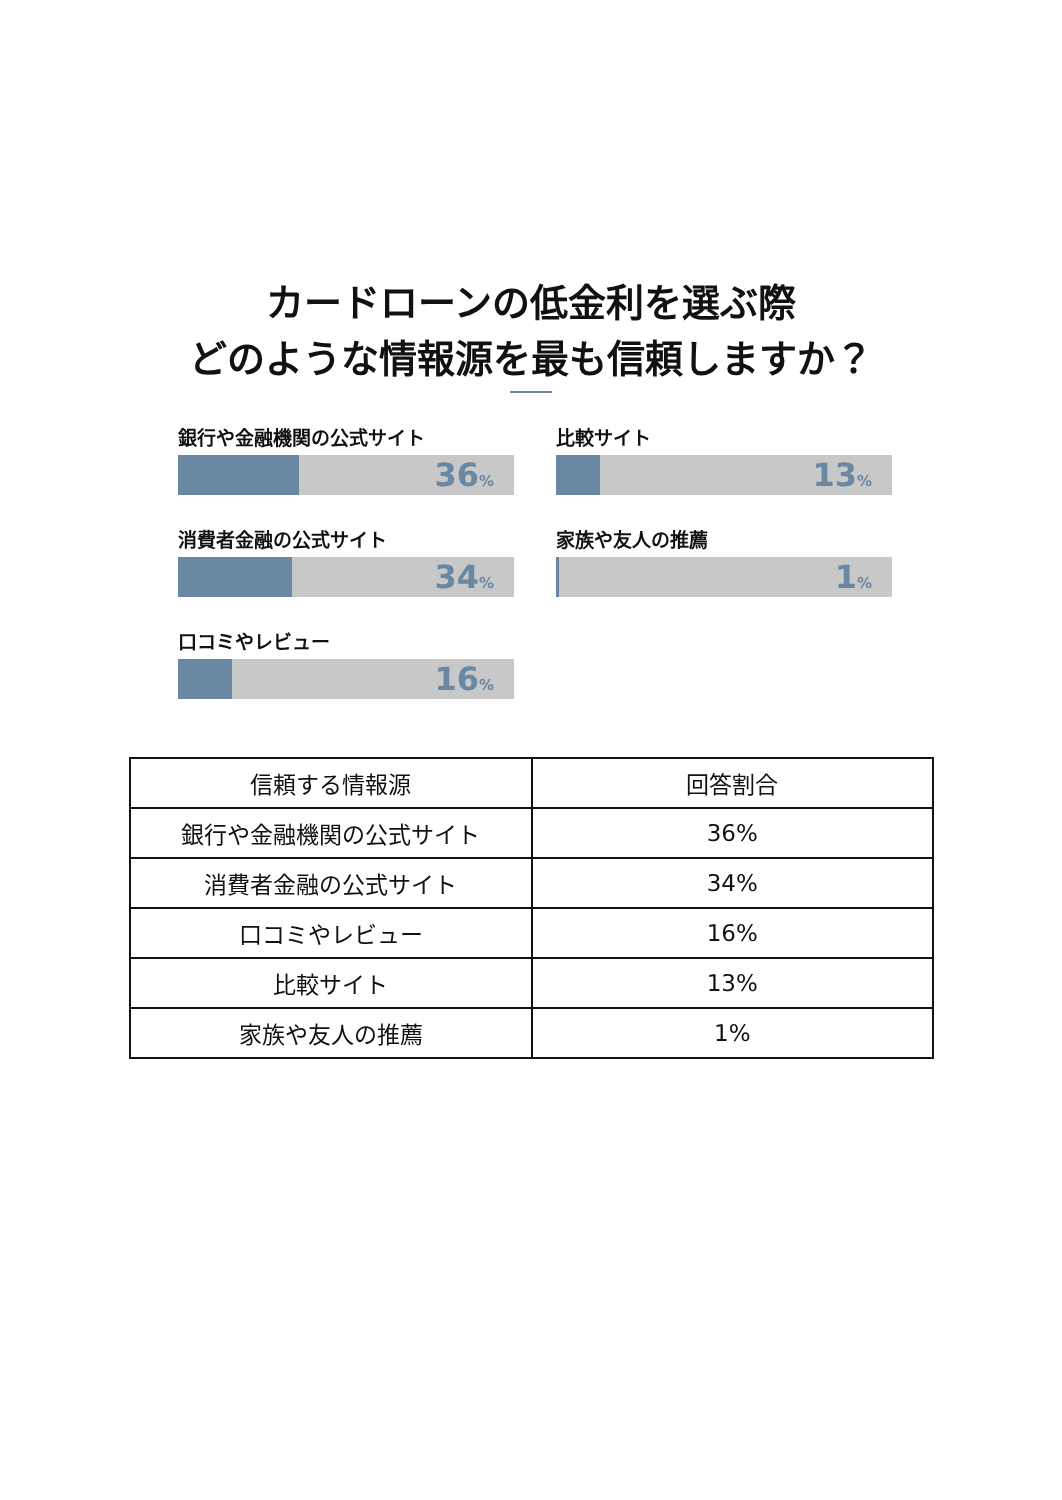カードローンの低金利を選ぶ際
どのような情報源を最も信頼しますか？
銀行や金融機関の公式サイト
36%
比較サイト
13%
消費者金融の公式サイト
34%
家族や友人の推薦
1%
口コミやレビュー
16%
| 信頼する情報源 | 回答割合 |
| --- | --- |
| 銀行や金融機関の公式サイト | 36% |
| 消費者金融の公式サイト | 34% |
| 口コミやレビュー | 16% |
| 比較サイト | 13% |
| 家族や友人の推薦 | 1% |